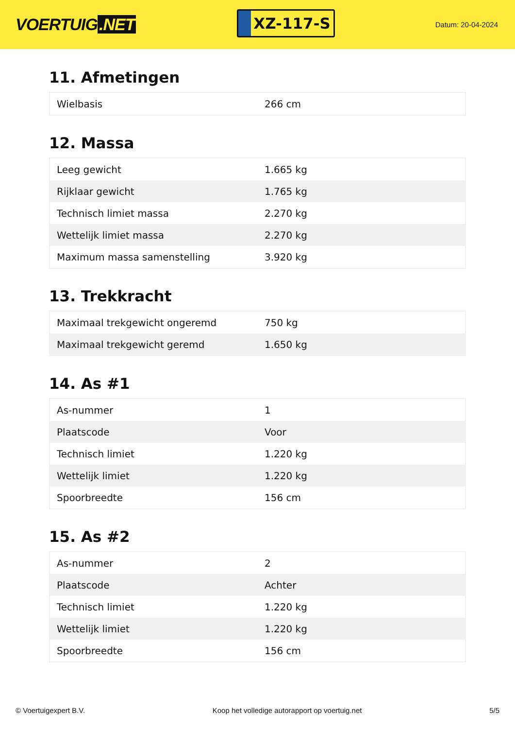VOERTUIG.NET
XZ-117-S
Datum: 20-04-2024
11. Afmetingen
| Wielbasis | 266 cm |
12. Massa
| Leeg gewicht | 1.665 kg |
| Rijklaar gewicht | 1.765 kg |
| Technisch limiet massa | 2.270 kg |
| Wettelijk limiet massa | 2.270 kg |
| Maximum massa samenstelling | 3.920 kg |
13. Trekkracht
| Maximaal trekgewicht ongeremd | 750 kg |
| Maximaal trekgewicht geremd | 1.650 kg |
14. As #1
| As-nummer | 1 |
| Plaatscode | Voor |
| Technisch limiet | 1.220 kg |
| Wettelijk limiet | 1.220 kg |
| Spoorbreedte | 156 cm |
15. As #2
| As-nummer | 2 |
| Plaatscode | Achter |
| Technisch limiet | 1.220 kg |
| Wettelijk limiet | 1.220 kg |
| Spoorbreedte | 156 cm |
© Voertuigexpert B.V. Koop het volledige autorapport op voertuig.net 5/5